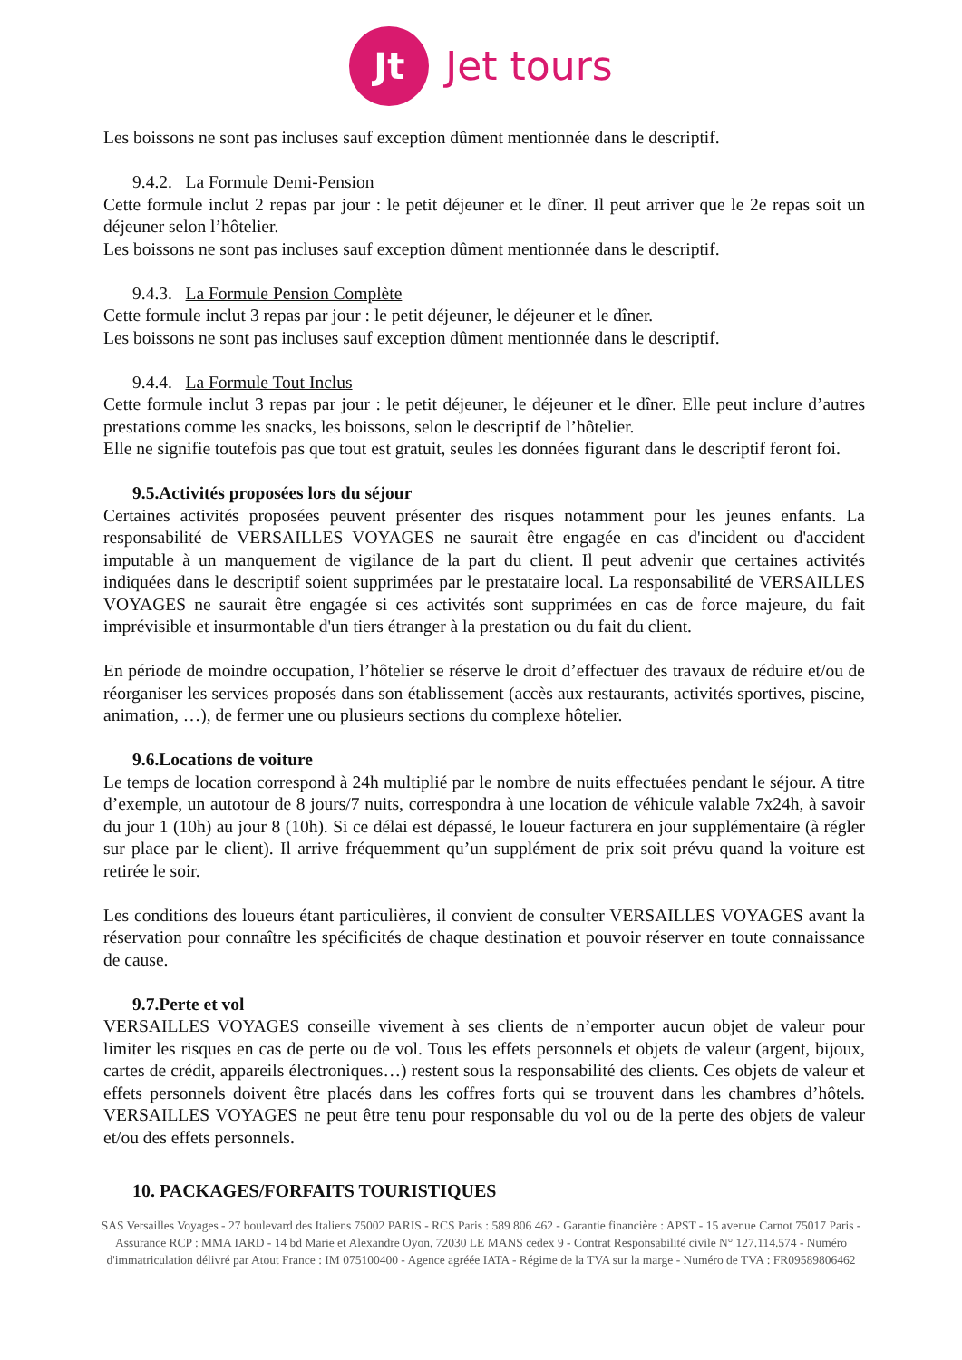Jt
Jet tours
Les boissons ne sont pas incluses sauf exception dûment mentionnée dans le descriptif.
9.4.2. La Formule Demi-Pension
Cette formule inclut 2 repas par jour : le petit déjeuner et le dîner. Il peut arriver que le 2e repas soit un déjeuner selon l’hôtelier.
Les boissons ne sont pas incluses sauf exception dûment mentionnée dans le descriptif.
9.4.3. La Formule Pension Complète
Cette formule inclut 3 repas par jour : le petit déjeuner, le déjeuner et le dîner.
Les boissons ne sont pas incluses sauf exception dûment mentionnée dans le descriptif.
9.4.4. La Formule Tout Inclus
Cette formule inclut 3 repas par jour : le petit déjeuner, le déjeuner et le dîner. Elle peut inclure d’autres prestations comme les snacks, les boissons, selon le descriptif de l’hôtelier.
Elle ne signifie toutefois pas que tout est gratuit, seules les données figurant dans le descriptif feront foi.
9.5.Activités proposées lors du séjour
Certaines activités proposées peuvent présenter des risques notamment pour les jeunes enfants. La responsabilité de VERSAILLES VOYAGES ne saurait être engagée en cas d'incident ou d'accident imputable à un manquement de vigilance de la part du client. Il peut advenir que certaines activités indiquées dans le descriptif soient supprimées par le prestataire local. La responsabilité de VERSAILLES VOYAGES ne saurait être engagée si ces activités sont supprimées en cas de force majeure, du fait imprévisible et insurmontable d'un tiers étranger à la prestation ou du fait du client.
En période de moindre occupation, l’hôtelier se réserve le droit d’effectuer des travaux de réduire et/ou de réorganiser les services proposés dans son établissement (accès aux restaurants, activités sportives, piscine, animation, …), de fermer une ou plusieurs sections du complexe hôtelier.
9.6.Locations de voiture
Le temps de location correspond à 24h multiplié par le nombre de nuits effectuées pendant le séjour. A titre d’exemple, un autotour de 8 jours/7 nuits, correspondra à une location de véhicule valable 7x24h, à savoir du jour 1 (10h) au jour 8 (10h). Si ce délai est dépassé, le loueur facturera en jour supplémentaire (à régler sur place par le client). Il arrive fréquemment qu’un supplément de prix soit prévu quand la voiture est retirée le soir.
Les conditions des loueurs étant particulières, il convient de consulter VERSAILLES VOYAGES avant la réservation pour connaître les spécificités de chaque destination et pouvoir réserver en toute connaissance de cause.
9.7.Perte et vol
VERSAILLES VOYAGES conseille vivement à ses clients de n’emporter aucun objet de valeur pour limiter les risques en cas de perte ou de vol. Tous les effets personnels et objets de valeur (argent, bijoux, cartes de crédit, appareils électroniques…) restent sous la responsabilité des clients. Ces objets de valeur et effets personnels doivent être placés dans les coffres forts qui se trouvent dans les chambres d’hôtels. VERSAILLES VOYAGES ne peut être tenu pour responsable du vol ou de la perte des objets de valeur et/ou des effets personnels.
10. PACKAGES/FORFAITS TOURISTIQUES
SAS Versailles Voyages - 27 boulevard des Italiens 75002 PARIS - RCS Paris : 589 806 462 - Garantie financière : APST - 15 avenue Carnot 75017 Paris - Assurance RCP : MMA IARD - 14 bd Marie et Alexandre Oyon, 72030 LE MANS cedex 9 - Contrat Responsabilité civile N° 127.114.574 - Numéro d'immatriculation délivré par Atout France : IM 075100400 - Agence agréée IATA - Régime de la TVA sur la marge - Numéro de TVA : FR09589806462